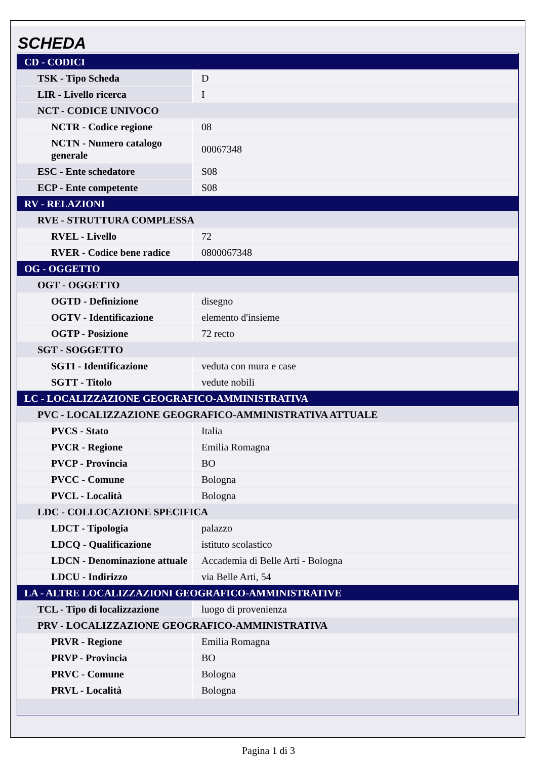SCHEDA
| CD - CODICI | |
| TSK - Tipo Scheda | D |
| LIR - Livello ricerca | I |
| NCT - CODICE UNIVOCO | |
| NCTR - Codice regione | 08 |
| NCTN - Numero catalogo generale | 00067348 |
| ESC - Ente schedatore | S08 |
| ECP - Ente competente | S08 |
| RV - RELAZIONI | |
| RVE - STRUTTURA COMPLESSA | |
| RVEL - Livello | 72 |
| RVER - Codice bene radice | 0800067348 |
| OG - OGGETTO | |
| OGT - OGGETTO | |
| OGTD - Definizione | disegno |
| OGTV - Identificazione | elemento d'insieme |
| OGTP - Posizione | 72 recto |
| SGT - SOGGETTO | |
| SGTI - Identificazione | veduta con mura e case |
| SGTT - Titolo | vedute nobili |
| LC - LOCALIZZAZIONE GEOGRAFICO-AMMINISTRATIVA | |
| PVC - LOCALIZZAZIONE GEOGRAFICO-AMMINISTRATIVA ATTUALE | |
| PVCS - Stato | Italia |
| PVCR - Regione | Emilia Romagna |
| PVCP - Provincia | BO |
| PVCC - Comune | Bologna |
| PVCL - Località | Bologna |
| LDC - COLLOCAZIONE SPECIFICA | |
| LDCT - Tipologia | palazzo |
| LDCQ - Qualificazione | istituto scolastico |
| LDCN - Denominazione attuale | Accademia di Belle Arti - Bologna |
| LDCU - Indirizzo | via Belle Arti, 54 |
| LA - ALTRE LOCALIZZAZIONI GEOGRAFICO-AMMINISTRATIVE | |
| TCL - Tipo di localizzazione | luogo di provenienza |
| PRV - LOCALIZZAZIONE GEOGRAFICO-AMMINISTRATIVA | |
| PRVR - Regione | Emilia Romagna |
| PRVP - Provincia | BO |
| PRVC - Comune | Bologna |
| PRVL - Località | Bologna |
Pagina 1 di 3